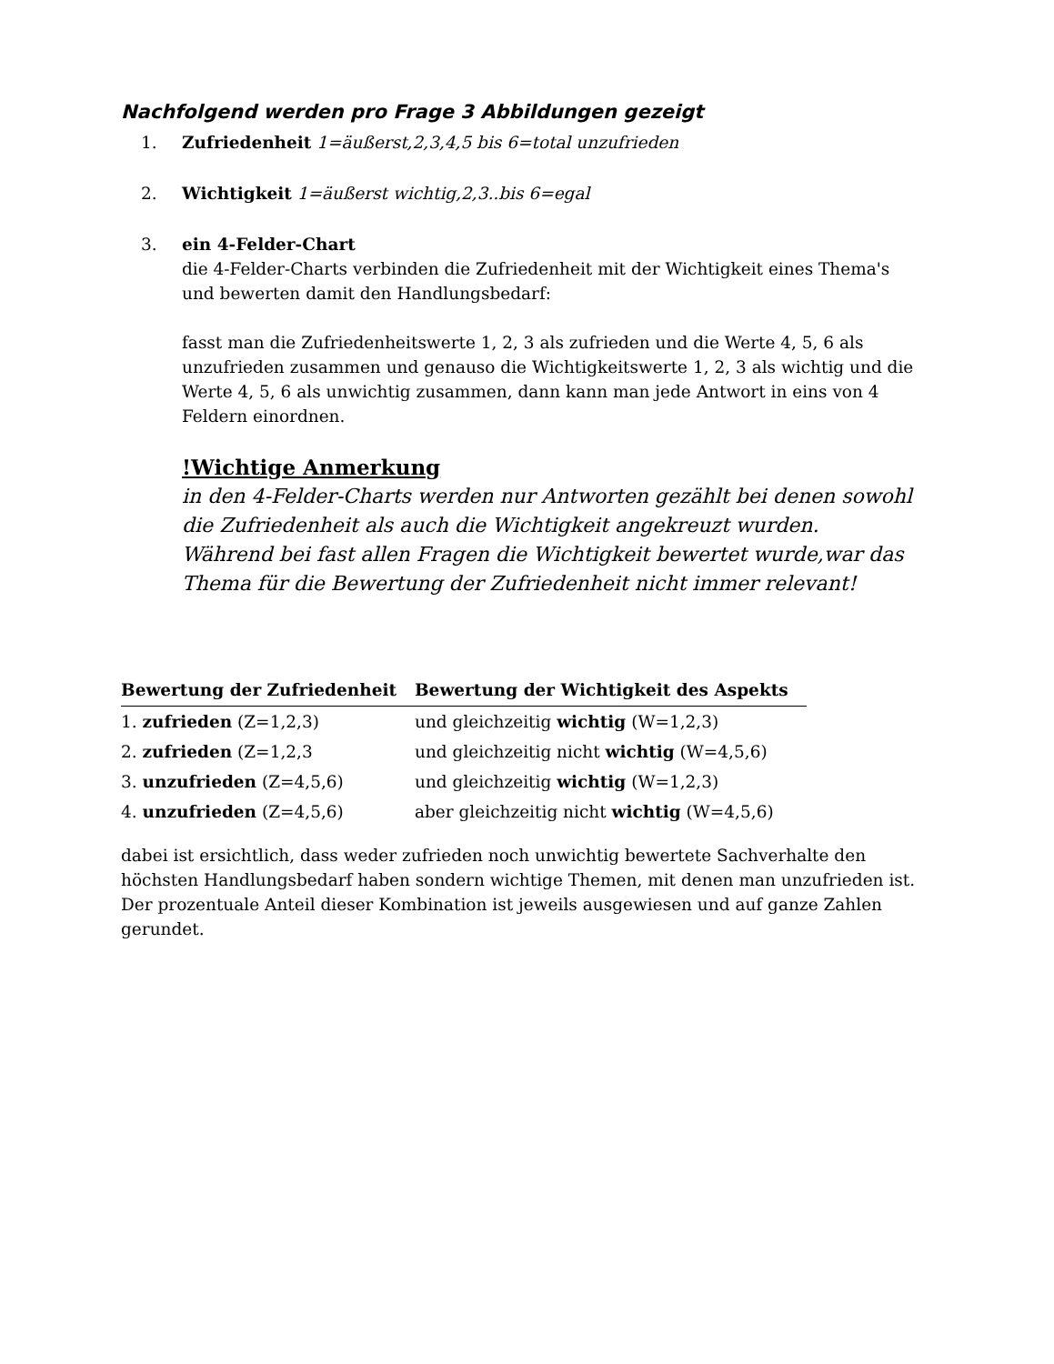Nachfolgend werden pro Frage 3 Abbildungen gezeigt
1. Zufriedenheit 1=äußerst,2,3,4,5 bis 6=total unzufrieden
2. Wichtigkeit 1=äußerst wichtig,2,3..bis 6=egal
3. ein 4-Felder-Chart
die 4-Felder-Charts verbinden die Zufriedenheit mit der Wichtigkeit eines Thema's und bewerten damit den Handlungsbedarf:
fasst man die Zufriedenheitswerte 1, 2, 3 als zufrieden und die Werte 4, 5, 6 als unzufrieden zusammen und genauso die Wichtigkeitswerte 1, 2, 3 als wichtig und die Werte 4, 5, 6 als unwichtig zusammen, dann kann man jede Antwort in eins von 4 Feldern einordnen.
!Wichtige Anmerkung
in den 4-Felder-Charts werden nur Antworten gezählt bei denen sowohl die Zufriedenheit als auch die Wichtigkeit angekreuzt wurden.
Während bei fast allen Fragen die Wichtigkeit bewertet wurde,war das Thema für die Bewertung der Zufriedenheit nicht immer relevant!
| Bewertung der Zufriedenheit | Bewertung der Wichtigkeit des Aspekts |
| --- | --- |
| 1. zufrieden (Z=1,2,3) | und gleichzeitig wichtig (W=1,2,3) |
| 2. zufrieden (Z=1,2,3 | und gleichzeitig nicht wichtig (W=4,5,6) |
| 3. unzufrieden (Z=4,5,6) | und gleichzeitig wichtig (W=1,2,3) |
| 4. unzufrieden (Z=4,5,6) | aber gleichzeitig nicht wichtig (W=4,5,6) |
dabei ist ersichtlich, dass weder zufrieden noch unwichtig bewertete Sachverhalte den höchsten Handlungsbedarf haben sondern wichtige Themen, mit denen man unzufrieden ist. Der prozentuale Anteil dieser Kombination ist jeweils ausgewiesen und auf ganze Zahlen gerundet.